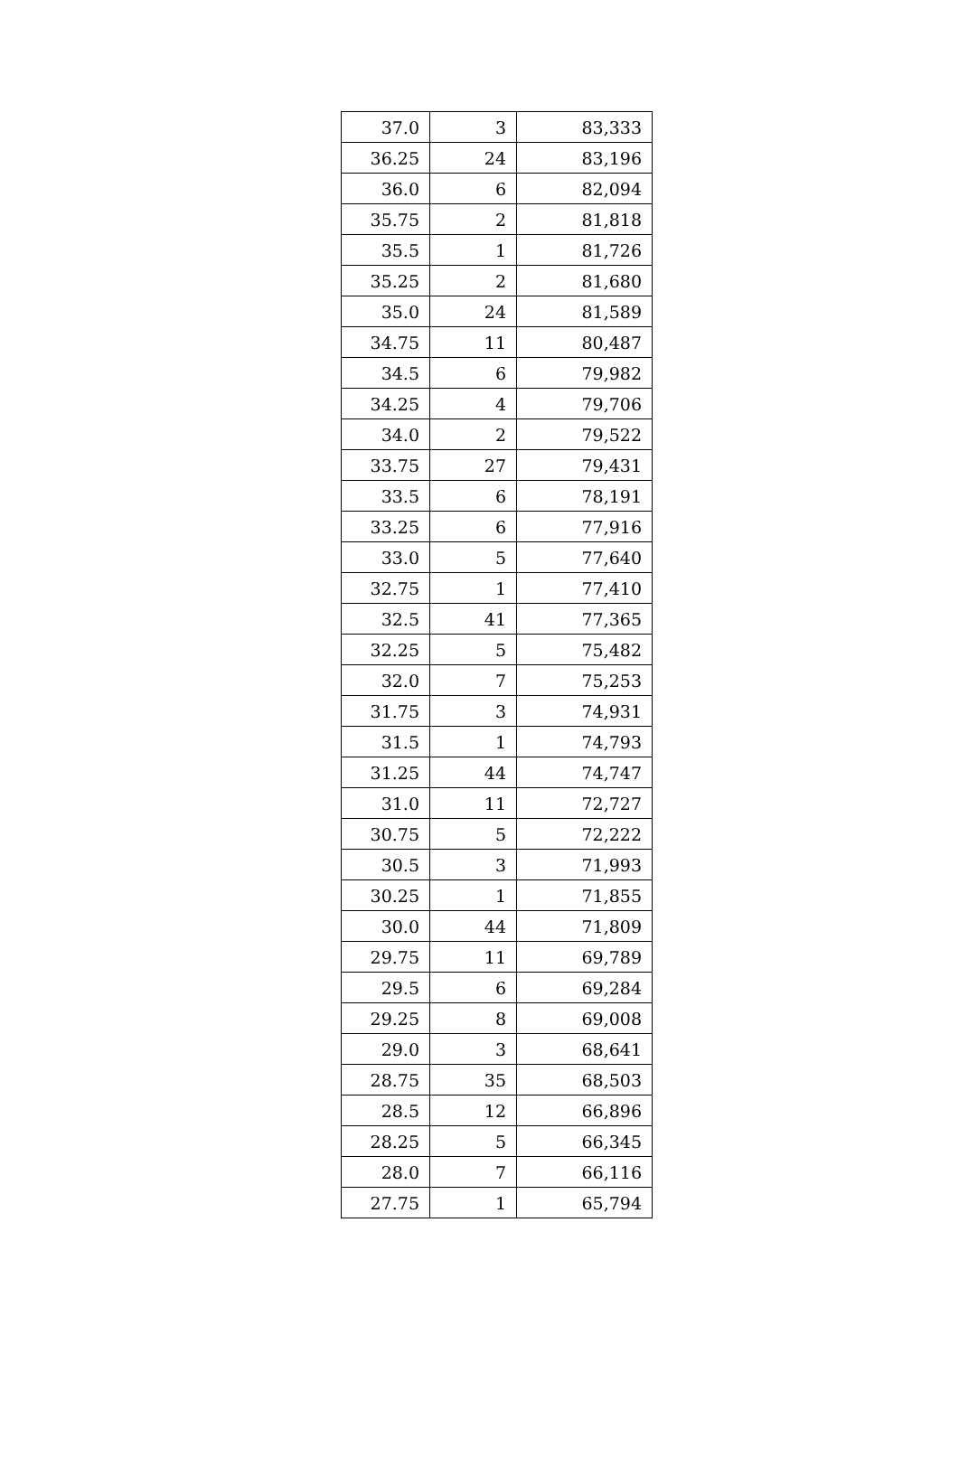| 37.0 | 3 | 83,333 |
| 36.25 | 24 | 83,196 |
| 36.0 | 6 | 82,094 |
| 35.75 | 2 | 81,818 |
| 35.5 | 1 | 81,726 |
| 35.25 | 2 | 81,680 |
| 35.0 | 24 | 81,589 |
| 34.75 | 11 | 80,487 |
| 34.5 | 6 | 79,982 |
| 34.25 | 4 | 79,706 |
| 34.0 | 2 | 79,522 |
| 33.75 | 27 | 79,431 |
| 33.5 | 6 | 78,191 |
| 33.25 | 6 | 77,916 |
| 33.0 | 5 | 77,640 |
| 32.75 | 1 | 77,410 |
| 32.5 | 41 | 77,365 |
| 32.25 | 5 | 75,482 |
| 32.0 | 7 | 75,253 |
| 31.75 | 3 | 74,931 |
| 31.5 | 1 | 74,793 |
| 31.25 | 44 | 74,747 |
| 31.0 | 11 | 72,727 |
| 30.75 | 5 | 72,222 |
| 30.5 | 3 | 71,993 |
| 30.25 | 1 | 71,855 |
| 30.0 | 44 | 71,809 |
| 29.75 | 11 | 69,789 |
| 29.5 | 6 | 69,284 |
| 29.25 | 8 | 69,008 |
| 29.0 | 3 | 68,641 |
| 28.75 | 35 | 68,503 |
| 28.5 | 12 | 66,896 |
| 28.25 | 5 | 66,345 |
| 28.0 | 7 | 66,116 |
| 27.75 | 1 | 65,794 |